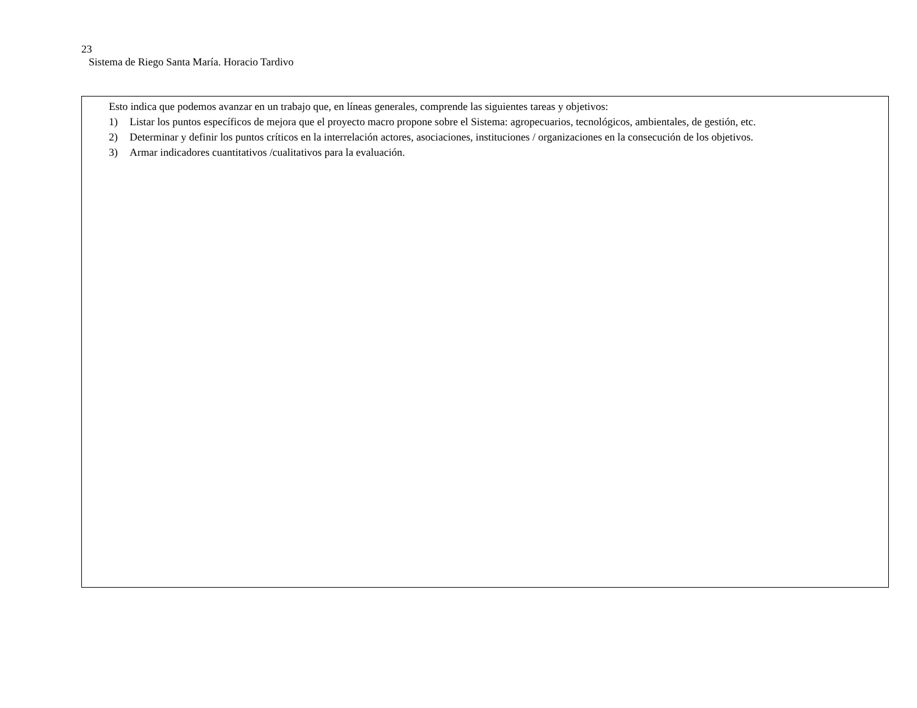23
Sistema de Riego Santa María. Horacio Tardivo
Esto indica que podemos avanzar en un trabajo que, en líneas generales, comprende las siguientes tareas y objetivos:
1) Listar los puntos específicos de mejora que el proyecto macro propone sobre el Sistema: agropecuarios, tecnológicos, ambientales, de gestión, etc.
2) Determinar y definir los puntos críticos en la interrelación actores, asociaciones, instituciones / organizaciones en la consecución de los objetivos.
3) Armar indicadores cuantitativos /cualitativos para la evaluación.